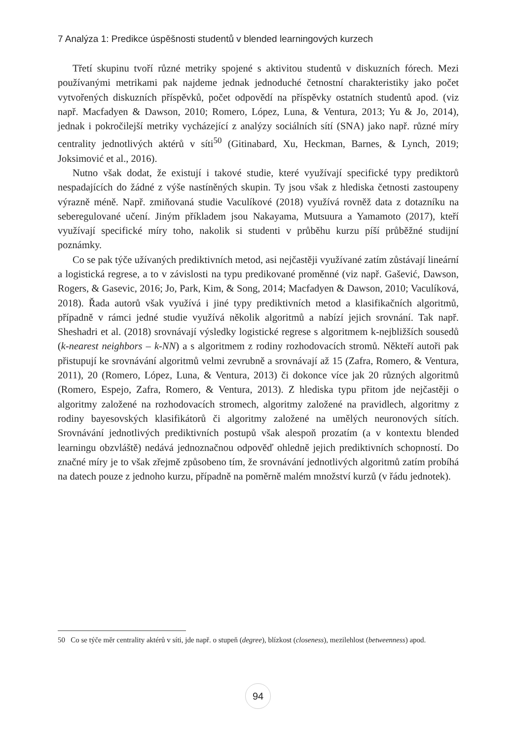7 Analýza 1: Predikce úspěšnosti studentů v blended learningových kurzech
Třetí skupinu tvoří různé metriky spojené s aktivitou studentů v diskuzních fórech. Mezi používanými metrikami pak najdeme jednak jednoduché četnostní charakteristiky jako počet vytvořených diskuzních příspěvků, počet odpovědí na příspěvky ostatních studentů apod. (viz např. Macfadyen & Dawson, 2010; Romero, López, Luna, & Ventura, 2013; Yu & Jo, 2014), jednak i pokročilejší metriky vycházející z analýzy sociálních sítí (SNA) jako např. různé míry centrality jednotlivých aktérů v síti<sup>50</sup> (Gitinabard, Xu, Heckman, Barnes, & Lynch, 2019; Joksimović et al., 2016).
Nutno však dodat, že existují i takové studie, které využívají specifické typy prediktorů nespadajících do žádné z výše nastíněných skupin. Ty jsou však z hlediska četnosti zastoupeny výrazně méně. Např. zmiňovaná studie Vaculíkové (2018) využívá rovněž data z dotazníku na seberegulované učení. Jiným příkladem jsou Nakayama, Mutsuura a Yamamoto (2017), kteří využívají specifické míry toho, nakolik si studenti v průběhu kurzu píší průběžné studijní poznámky.
Co se pak týče užívaných prediktivních metod, asi nejčastěji využívané zatím zůstávají lineární a logistická regrese, a to v závislosti na typu predikované proměnné (viz např. Gašević, Dawson, Rogers, & Gasevic, 2016; Jo, Park, Kim, & Song, 2014; Macfadyen & Dawson, 2010; Vaculíková, 2018). Řada autorů však využívá i jiné typy prediktivních metod a klasifikačních algoritmů, případně v rámci jedné studie využívá několik algoritmů a nabízí jejich srovnání. Tak např. Sheshadri et al. (2018) srovnávají výsledky logistické regrese s algoritmem k-nejbližších sousedů (k-nearest neighbors – k-NN) a s algoritmem z rodiny rozhodovacích stromů. Někteří autoři pak přistupují ke srovnávání algoritmů velmi zevrubně a srovnávají až 15 (Zafra, Romero, & Ventura, 2011), 20 (Romero, López, Luna, & Ventura, 2013) či dokonce více jak 20 různých algoritmů (Romero, Espejo, Zafra, Romero, & Ventura, 2013). Z hlediska typu přitom jde nejčastěji o algoritmy založené na rozhodovacích stromech, algoritmy založené na pravidlech, algoritmy z rodiny bayesovských klasifikátorů či algoritmy založené na umělých neuronových sítích. Srovnávání jednotlivých prediktivních postupů však alespoň prozatím (a v kontextu blended learningu obzvláště) nedává jednoznačnou odpověď ohledně jejich prediktivních schopností. Do značné míry je to však zřejmě způsobeno tím, že srovnávání jednotlivých algoritmů zatím probíhá na datech pouze z jednoho kurzu, případně na poměrně malém množství kurzů (v řádu jednotek).
50 Co se týče měr centrality aktérů v síti, jde např. o stupeň (degree), blízkost (closeness), mezilehlost (betweenness) apod.
94